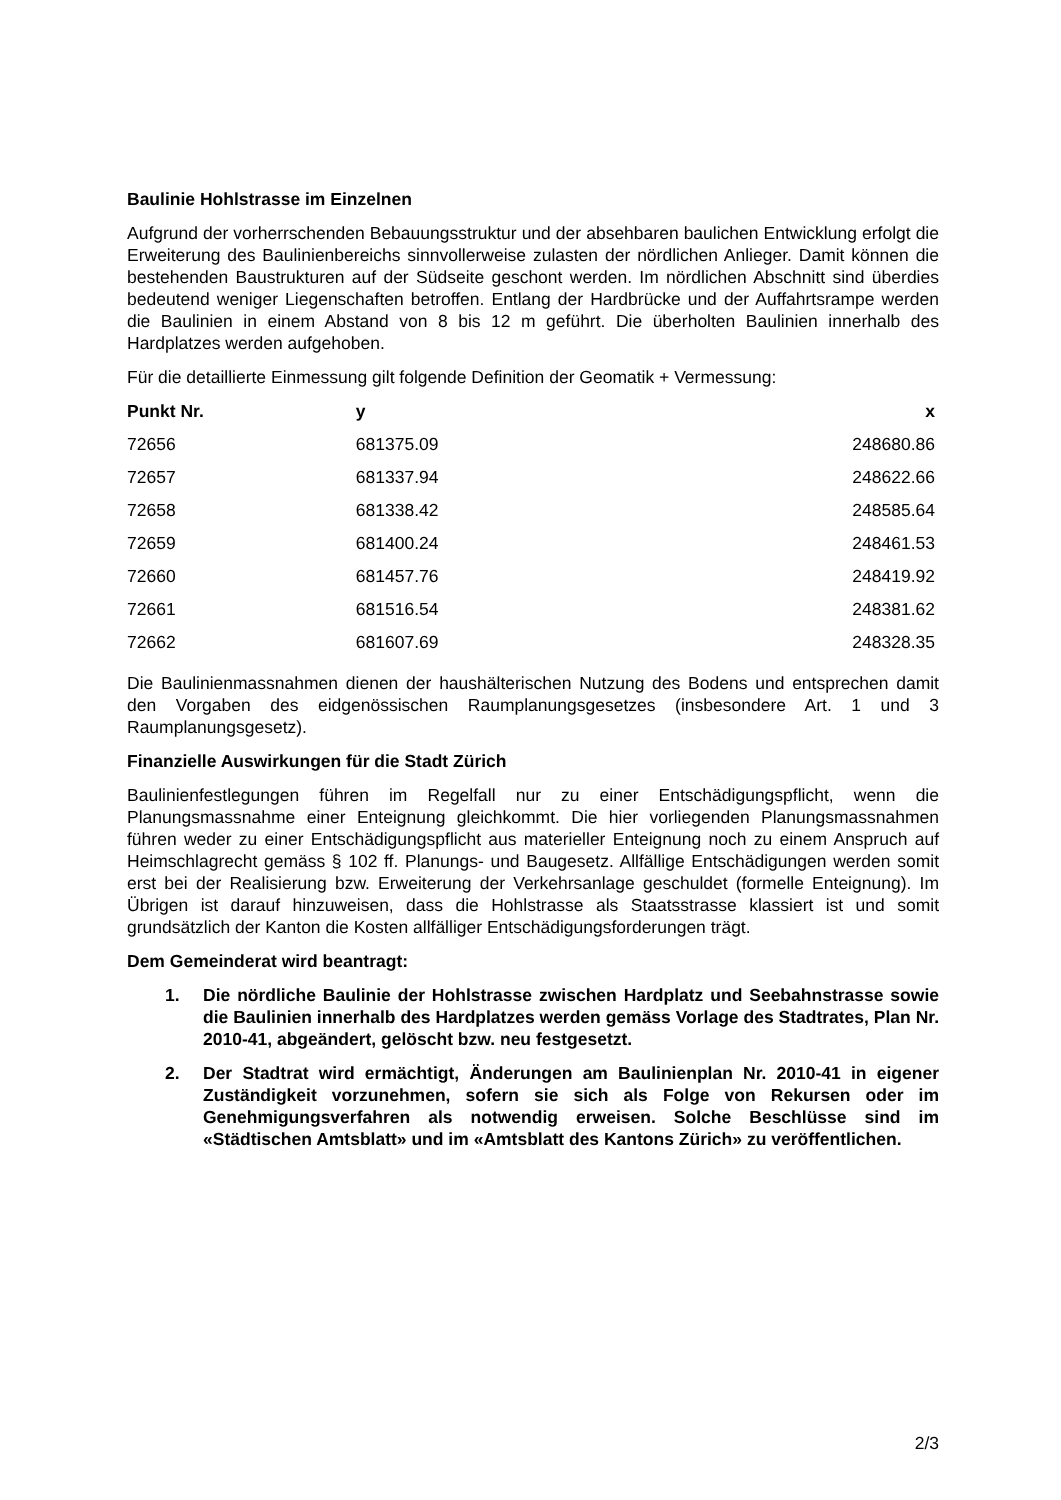Baulinie Hohlstrasse im Einzelnen
Aufgrund der vorherrschenden Bebauungsstruktur und der absehbaren baulichen Entwicklung erfolgt die Erweiterung des Baulinienbereichs sinnvollerweise zulasten der nördlichen Anlieger. Damit können die bestehenden Baustrukturen auf der Südseite geschont werden. Im nördlichen Abschnitt sind überdies bedeutend weniger Liegenschaften betroffen. Entlang der Hardbrücke und der Auffahrtsrampe werden die Baulinien in einem Abstand von 8 bis 12 m geführt. Die überholten Baulinien innerhalb des Hardplatzes werden aufgehoben.
Für die detaillierte Einmessung gilt folgende Definition der Geomatik + Vermessung:
| Punkt Nr. | y | x |
| --- | --- | --- |
| 72656 | 681375.09 | 248680.86 |
| 72657 | 681337.94 | 248622.66 |
| 72658 | 681338.42 | 248585.64 |
| 72659 | 681400.24 | 248461.53 |
| 72660 | 681457.76 | 248419.92 |
| 72661 | 681516.54 | 248381.62 |
| 72662 | 681607.69 | 248328.35 |
Die Baulinienmassnahmen dienen der haushälterischen Nutzung des Bodens und entsprechen damit den Vorgaben des eidgenössischen Raumplanungsgesetzes (insbesondere Art. 1 und 3 Raumplanungsgesetz).
Finanzielle Auswirkungen für die Stadt Zürich
Baulinienfestlegungen führen im Regelfall nur zu einer Entschädigungspflicht, wenn die Planungsmassnahme einer Enteignung gleichkommt. Die hier vorliegenden Planungsmassnahmen führen weder zu einer Entschädigungspflicht aus materieller Enteignung noch zu einem Anspruch auf Heimschlagrecht gemäss § 102 ff. Planungs- und Baugesetz. Allfällige Entschädigungen werden somit erst bei der Realisierung bzw. Erweiterung der Verkehrsanlage geschuldet (formelle Enteignung). Im Übrigen ist darauf hinzuweisen, dass die Hohlstrasse als Staatsstrasse klassiert ist und somit grundsätzlich der Kanton die Kosten allfälliger Entschädigungsforderungen trägt.
Dem Gemeinderat wird beantragt:
1. Die nördliche Baulinie der Hohlstrasse zwischen Hardplatz und Seebahnstrasse sowie die Baulinien innerhalb des Hardplatzes werden gemäss Vorlage des Stadtrates, Plan Nr. 2010-41, abgeändert, gelöscht bzw. neu festgesetzt.
2. Der Stadtrat wird ermächtigt, Änderungen am Baulinienplan Nr. 2010-41 in eigener Zuständigkeit vorzunehmen, sofern sie sich als Folge von Rekursen oder im Genehmigungsverfahren als notwendig erweisen. Solche Beschlüsse sind im «Städtischen Amtsblatt» und im «Amtsblatt des Kantons Zürich» zu veröffentlichen.
2/3